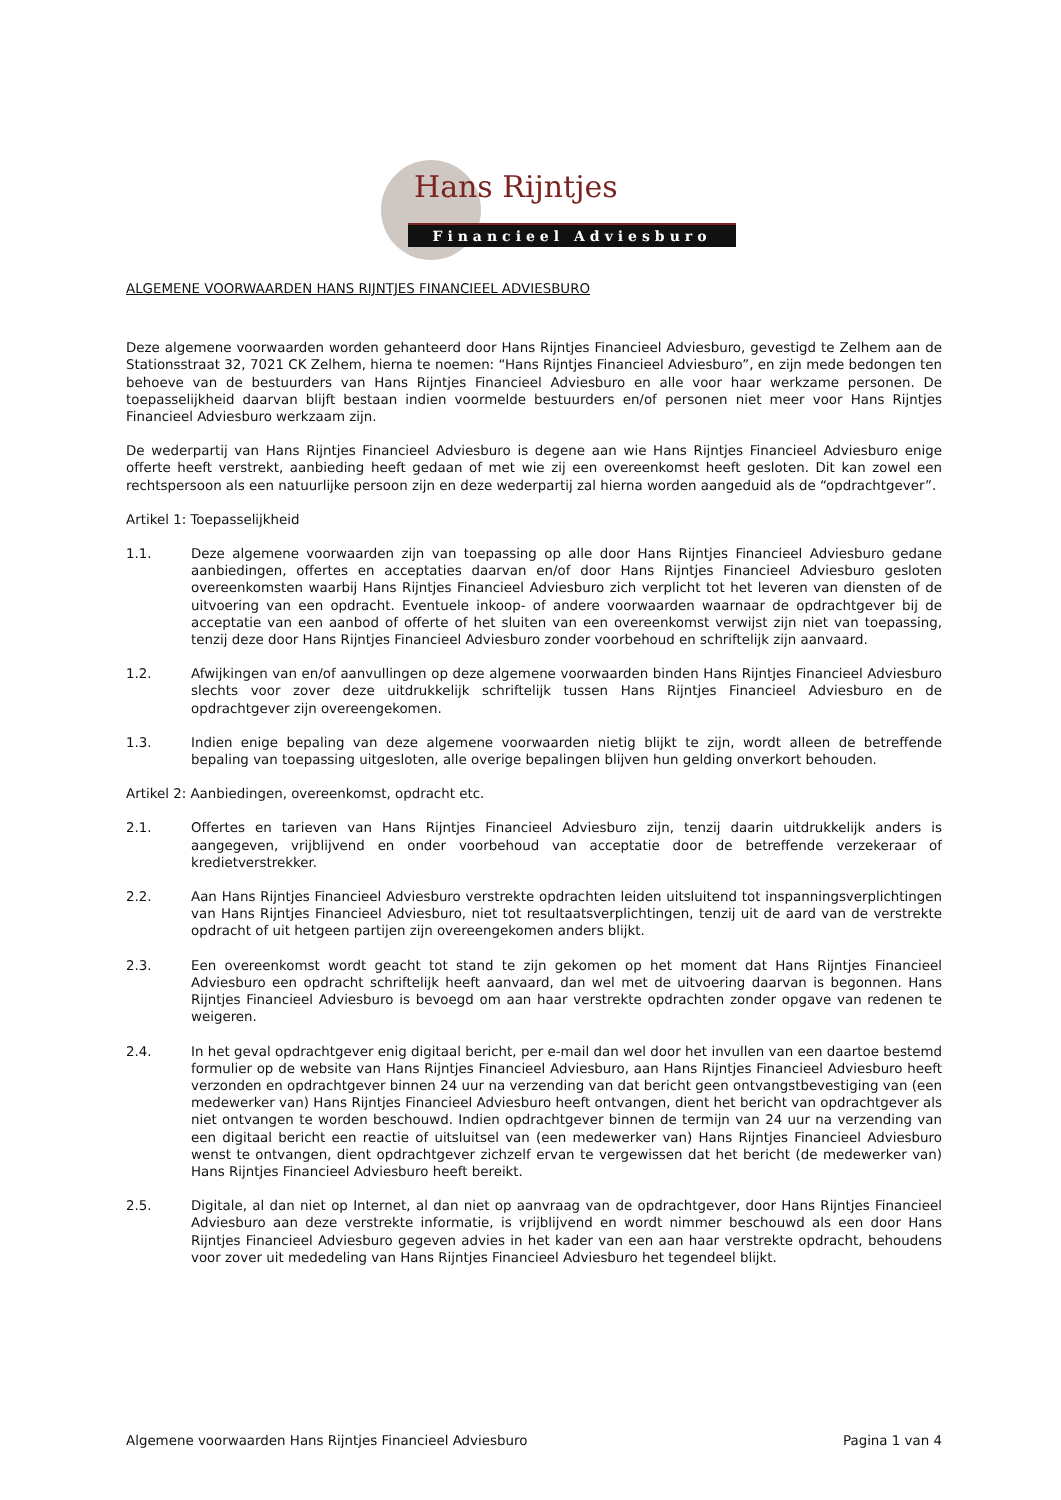Hans Rijntjes
Financieel Adviesburo
ALGEMENE VOORWAARDEN HANS RIJNTJES FINANCIEEL ADVIESBURO
Deze algemene voorwaarden worden gehanteerd door Hans Rijntjes Financieel Adviesburo, gevestigd te Zelhem aan de Stationsstraat 32, 7021 CK Zelhem, hierna te noemen: “Hans Rijntjes Financieel Adviesburo”, en zijn mede bedongen ten behoeve van de bestuurders van Hans Rijntjes Financieel Adviesburo en alle voor haar werkzame personen. De toepasselijkheid daarvan blijft bestaan indien voormelde bestuurders en/of personen niet meer voor Hans Rijntjes Financieel Adviesburo werkzaam zijn.
De wederpartij van Hans Rijntjes Financieel Adviesburo is degene aan wie Hans Rijntjes Financieel Adviesburo enige offerte heeft verstrekt, aanbieding heeft gedaan of met wie zij een overeenkomst heeft gesloten. Dit kan zowel een rechtspersoon als een natuurlijke persoon zijn en deze wederpartij zal hierna worden aangeduid als de “opdrachtgever”.
Artikel 1: Toepasselijkheid
1.1. Deze algemene voorwaarden zijn van toepassing op alle door Hans Rijntjes Financieel Adviesburo gedane aanbiedingen, offertes en acceptaties daarvan en/of door Hans Rijntjes Financieel Adviesburo gesloten overeenkomsten waarbij Hans Rijntjes Financieel Adviesburo zich verplicht tot het leveren van diensten of de uitvoering van een opdracht. Eventuele inkoop- of andere voorwaarden waarnaar de opdrachtgever bij de acceptatie van een aanbod of offerte of het sluiten van een overeenkomst verwijst zijn niet van toepassing, tenzij deze door Hans Rijntjes Financieel Adviesburo zonder voorbehoud en schriftelijk zijn aanvaard.
1.2. Afwijkingen van en/of aanvullingen op deze algemene voorwaarden binden Hans Rijntjes Financieel Adviesburo slechts voor zover deze uitdrukkelijk schriftelijk tussen Hans Rijntjes Financieel Adviesburo en de opdrachtgever zijn overeengekomen.
1.3. Indien enige bepaling van deze algemene voorwaarden nietig blijkt te zijn, wordt alleen de betreffende bepaling van toepassing uitgesloten, alle overige bepalingen blijven hun gelding onverkort behouden.
Artikel 2: Aanbiedingen, overeenkomst, opdracht etc.
2.1. Offertes en tarieven van Hans Rijntjes Financieel Adviesburo zijn, tenzij daarin uitdrukkelijk anders is aangegeven, vrijblijvend en onder voorbehoud van acceptatie door de betreffende verzekeraar of kredietverstrekker.
2.2. Aan Hans Rijntjes Financieel Adviesburo verstrekte opdrachten leiden uitsluitend tot inspanningsverplichtingen van Hans Rijntjes Financieel Adviesburo, niet tot resultaatsverplichtingen, tenzij uit de aard van de verstrekte opdracht of uit hetgeen partijen zijn overeengekomen anders blijkt.
2.3. Een overeenkomst wordt geacht tot stand te zijn gekomen op het moment dat Hans Rijntjes Financieel Adviesburo een opdracht schriftelijk heeft aanvaard, dan wel met de uitvoering daarvan is begonnen. Hans Rijntjes Financieel Adviesburo is bevoegd om aan haar verstrekte opdrachten zonder opgave van redenen te weigeren.
2.4. In het geval opdrachtgever enig digitaal bericht, per e-mail dan wel door het invullen van een daartoe bestemd formulier op de website van Hans Rijntjes Financieel Adviesburo, aan Hans Rijntjes Financieel Adviesburo heeft verzonden en opdrachtgever binnen 24 uur na verzending van dat bericht geen ontvangstbevestiging van (een medewerker van) Hans Rijntjes Financieel Adviesburo heeft ontvangen, dient het bericht van opdrachtgever als niet ontvangen te worden beschouwd. Indien opdrachtgever binnen de termijn van 24 uur na verzending van een digitaal bericht een reactie of uitsluitsel van (een medewerker van) Hans Rijntjes Financieel Adviesburo wenst te ontvangen, dient opdrachtgever zichzelf ervan te vergewissen dat het bericht (de medewerker van) Hans Rijntjes Financieel Adviesburo heeft bereikt.
2.5. Digitale, al dan niet op Internet, al dan niet op aanvraag van de opdrachtgever, door Hans Rijntjes Financieel Adviesburo aan deze verstrekte informatie, is vrijblijvend en wordt nimmer beschouwd als een door Hans Rijntjes Financieel Adviesburo gegeven advies in het kader van een aan haar verstrekte opdracht, behoudens voor zover uit mededeling van Hans Rijntjes Financieel Adviesburo het tegendeel blijkt.
Algemene voorwaarden Hans Rijntjes Financieel Adviesburo Pagina 1 van 4